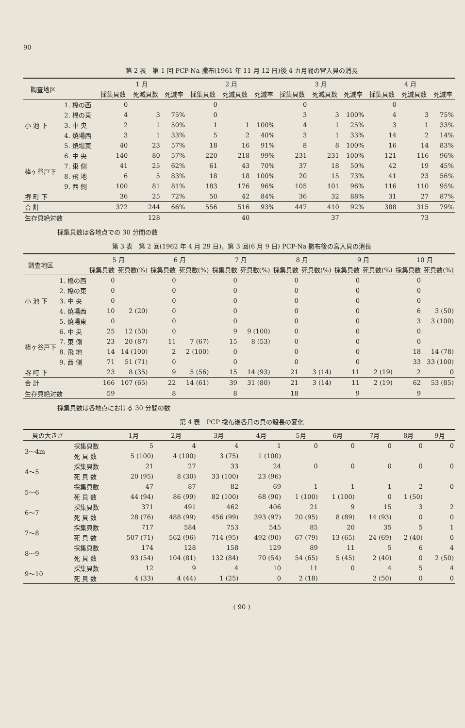90
第 2 表　第 1 回 PCP-Na 撒布(1961 年 11 月 12 日)後 4 カ月間の宮入貝の消長
| 調査地区 | | 1 月 | | | 2 月 | | | 3 月 | | | 4 月 | | |
| --- | --- | --- | --- | --- | --- | --- | --- | --- | --- | --- | --- | --- | --- |
| | | 採集貝数 | 死滅貝数 | 死滅率 | 採集貝数 | 死滅貝数 | 死滅率 | 採集貝数 | 死滅貝数 | 死滅率 | 採集貝数 | 死滅貝数 | 死滅率 |
| 小 池 下 | 1. 橋の西 | 0 | | | 0 | | | 0 | | | 0 | | |
| | 2. 橋の東 | 4 | 3 | 75% | 0 | | | 3 | 3 | 100% | 4 | 3 | 75% |
| | 3. 中 央 | 2 | 1 | 50% | 1 | 1 | 100% | 4 | 1 | 25% | 3 | 1 | 33% |
| | 4. 焼場西 | 3 | 1 | 33% | 5 | 2 | 40% | 3 | 1 | 33% | 14 | 2 | 14% |
| | 5. 焼場東 | 40 | 23 | 57% | 18 | 16 | 91% | 8 | 8 | 100% | 16 | 14 | 83% |
| 棒ヶ谷戸下 | 6. 中 央 | 140 | 80 | 57% | 220 | 218 | 99% | 231 | 231 | 100% | 121 | 116 | 96% |
| | 7. 東 側 | 41 | 25 | 62% | 61 | 43 | 70% | 37 | 18 | 50% | 42 | 19 | 45% |
| | 8. 飛 地 | 6 | 5 | 83% | 18 | 18 | 100% | 20 | 15 | 73% | 41 | 23 | 56% |
| | 9. 西 側 | 100 | 81 | 81% | 183 | 176 | 96% | 105 | 101 | 96% | 116 | 110 | 95% |
| 堺 町 下 | | 36 | 25 | 72% | 50 | 42 | 84% | 36 | 32 | 88% | 31 | 27 | 87% |
| 合 計 | | 372 | 244 | 66% | 556 | 516 | 93% | 447 | 410 | 92% | 388 | 315 | 79% |
| 生存貝絶対数 | | | 128 | | | 40 | | | 37 | | | 73 | |
採集貝数は各地点での 30 分間の数
第 3 表　第 2 回(1962 年 4 月 29 日)，第 3 回(6 月 9 日) PCP-Na 撒布後の宮入貝の消長
| 調査地区 | | 5 月 | | 6 月 | | 7 月 | | 8 月 | | 9 月 | | 10 月 | |
| --- | --- | --- | --- | --- | --- | --- | --- | --- | --- | --- | --- | --- | --- |
| | | 採集貝数 | 死貝数(%) | 採集貝数 | 死貝数(%) | 採集貝数 | 死貝数(%) | 採集貝数 | 死貝数(%) | 採集貝数 | 死貝数(%) | 採集貝数 | 死貝数(%) |
| 小 池 下 | 1. 橋の西 | 0 | | 0 | | 0 | | 0 | | 0 | | 0 | |
| | 2. 橋の東 | 0 | | 0 | | 0 | | 0 | | 0 | | 0 | |
| | 3. 中 央 | 0 | | 0 | | 0 | | 0 | | 0 | | 0 | |
| | 4. 焼場西 | 10 | 2 (20) | 0 | | 0 | | 0 | | 0 | | 6 | 3 (50) |
| | 5. 焼場東 | 0 | | 0 | | 0 | | 0 | | 0 | | 3 | 3 (100) |
| 棒ヶ谷戸下 | 6. 中 央 | 25 | 12 (50) | 0 | | 9 | 9 (100) | 0 | | 0 | | 0 | |
| | 7. 東 側 | 23 | 20 (87) | 11 | 7 (67) | 15 | 8 (53) | 0 | | 0 | | 0 | |
| | 8. 飛 地 | 14 | 14 (100) | 2 | 2 (100) | 0 | | 0 | | 0 | | 18 | 14 (78) |
| | 9. 西 側 | 71 | 51 (71) | 0 | | 0 | | 0 | | 0 | | 33 | 33 (100) |
| 堺 町 下 | | 23 | 8 (35) | 9 | 5 (56) | 15 | 14 (93) | 21 | 3 (14) | 11 | 2 (19) | 2 | 0 |
| 合 計 | | 166 | 107 (65) | 22 | 14 (61) | 39 | 31 (80) | 21 | 3 (14) | 11 | 2 (19) | 62 | 53 (85) |
| 生存貝絶対数 | | 59 | | 8 | | 8 | | 18 | | 9 | | 9 | |
採集貝数は各地点における 30 分間の数
第 4 表　PCP 撒布後各月の貝の殻長の変化
| 貝の大きさ | | 1月 | 2月 | 3月 | 4月 | 5月 | 6月 | 7月 | 8月 | 9月 |
| --- | --- | --- | --- | --- | --- | --- | --- | --- | --- | --- |
| 3～4m | 採集貝数 | 5 | 4 | 4 | 1 | 0 | 0 | 0 | 0 | 0 |
| | 死 貝 数 | 5 (100) | 4 (100) | 3 (75) | 1 (100) | | | | | |
| 4～5 | 採集貝数 | 21 | 27 | 33 | 24 | 0 | 0 | 0 | 0 | 0 |
| | 死 貝 数 | 20 (95) | 8 (30) | 33 (100) | 23 (96) | | | | | |
| 5～6 | 採集貝数 | 47 | 87 | 82 | 69 | 1 | 1 | 1 | 2 | 0 |
| | 死 貝 数 | 44 (94) | 86 (99) | 82 (100) | 68 (90) | 1 (100) | 1 (100) | 0 | 1 (50) | |
| 6～7 | 採集貝数 | 371 | 491 | 462 | 406 | 21 | 9 | 15 | 3 | 2 |
| | 死 貝 数 | 28 (76) | 488 (99) | 456 (99) | 393 (97) | 20 (95) | 8 (89) | 14 (93) | 0 | 0 |
| 7～8 | 採集貝数 | 717 | 584 | 753 | 545 | 85 | 20 | 35 | 5 | 1 |
| | 死 貝 数 | 507 (71) | 562 (96) | 714 (95) | 492 (90) | 67 (79) | 13 (65) | 24 (69) | 2 (40) | 0 |
| 8～9 | 採集貝数 | 174 | 128 | 158 | 129 | 89 | 11 | 5 | 6 | 4 |
| | 死 貝 数 | 93 (54) | 104 (81) | 132 (84) | 70 (54) | 54 (65) | 5 (45) | 2 (40) | 0 | 2 (50) |
| 9～10 | 採集貝数 | 12 | 9 | 4 | 10 | 11 | 0 | 4 | 5 | 4 |
| | 死 貝 数 | 4 (33) | 4 (44) | 1 (25) | 0 | 2 (18) | | 2 (50) | 0 | 0 |
( 90 )